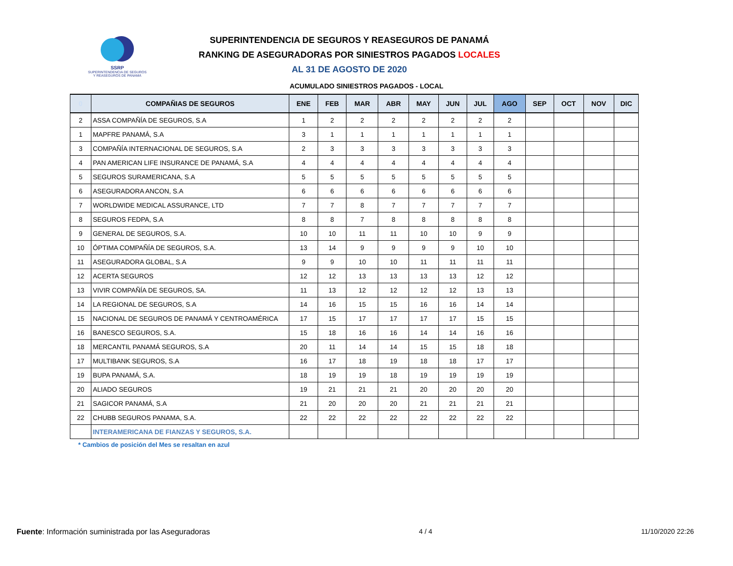SSRP
SUPERINTENDENCIA DE SEGUROS
Y REASEGUROS DE PANAMÁ
SUPERINTENDENCIA DE SEGUROS Y REASEGUROS DE PANAMÁ
RANKING DE ASEGURADORAS POR SINIESTROS PAGADOS LOCALES
AL 31 DE AGOSTO DE 2020
ACUMULADO SINIESTROS PAGADOS - LOCAL
| 0 | COMPAÑIAS DE SEGUROS | ENE | FEB | MAR | ABR | MAY | JUN | JUL | AGO | SEP | OCT | NOV | DIC |
| --- | --- | --- | --- | --- | --- | --- | --- | --- | --- | --- | --- | --- | --- |
| 2 | ASSA COMPAÑÍA DE SEGUROS, S.A | 1 | 2 | 2 | 2 | 2 | 2 | 2 | 2 | | | | |
| 1 | MAPFRE PANAMÁ, S.A | 3 | 1 | 1 | 1 | 1 | 1 | 1 | 1 | | | | |
| 3 | COMPAÑÍA INTERNACIONAL DE SEGUROS, S.A | 2 | 3 | 3 | 3 | 3 | 3 | 3 | 3 | | | | |
| 4 | PAN AMERICAN LIFE INSURANCE DE PANAMÁ, S.A | 4 | 4 | 4 | 4 | 4 | 4 | 4 | 4 | | | | |
| 5 | SEGUROS SURAMERICANA, S.A | 5 | 5 | 5 | 5 | 5 | 5 | 5 | 5 | | | | |
| 6 | ASEGURADORA ANCON, S.A | 6 | 6 | 6 | 6 | 6 | 6 | 6 | 6 | | | | |
| 7 | WORLDWIDE MEDICAL ASSURANCE, LTD | 7 | 7 | 8 | 7 | 7 | 7 | 7 | 7 | | | | |
| 8 | SEGUROS FEDPA, S.A | 8 | 8 | 7 | 8 | 8 | 8 | 8 | 8 | | | | |
| 9 | GENERAL DE SEGUROS, S.A. | 10 | 10 | 11 | 11 | 10 | 10 | 9 | 9 | | | | |
| 10 | ÓPTIMA COMPAÑÍA DE SEGUROS, S.A. | 13 | 14 | 9 | 9 | 9 | 9 | 10 | 10 | | | | |
| 11 | ASEGURADORA GLOBAL, S.A | 9 | 9 | 10 | 10 | 11 | 11 | 11 | 11 | | | | |
| 12 | ACERTA SEGUROS | 12 | 12 | 13 | 13 | 13 | 13 | 12 | 12 | | | | |
| 13 | VIVIR COMPAÑÍA DE SEGUROS, SA. | 11 | 13 | 12 | 12 | 12 | 12 | 13 | 13 | | | | |
| 14 | LA REGIONAL DE SEGUROS, S.A | 14 | 16 | 15 | 15 | 16 | 16 | 14 | 14 | | | | |
| 15 | NACIONAL DE SEGUROS DE PANAMÁ Y CENTROAMÉRICA | 17 | 15 | 17 | 17 | 17 | 17 | 15 | 15 | | | | |
| 16 | BANESCO SEGUROS, S.A. | 15 | 18 | 16 | 16 | 14 | 14 | 16 | 16 | | | | |
| 18 | MERCANTIL PANAMÁ SEGUROS, S.A | 20 | 11 | 14 | 14 | 15 | 15 | 18 | 18 | | | | |
| 17 | MULTIBANK SEGUROS, S.A | 16 | 17 | 18 | 19 | 18 | 18 | 17 | 17 | | | | |
| 19 | BUPA PANAMÁ, S.A. | 18 | 19 | 19 | 18 | 19 | 19 | 19 | 19 | | | | |
| 20 | ALIADO SEGUROS | 19 | 21 | 21 | 21 | 20 | 20 | 20 | 20 | | | | |
| 21 | SAGICOR PANAMÁ, S.A | 21 | 20 | 20 | 20 | 21 | 21 | 21 | 21 | | | | |
| 22 | CHUBB SEGUROS PANAMA, S.A. | 22 | 22 | 22 | 22 | 22 | 22 | 22 | 22 | | | | |
| | INTERAMERICANA DE FIANZAS Y SEGUROS, S.A. | | | | | | | | | | | | |
* Cambios de posición del Mes se resaltan en azul
Fuente: Información suministrada por las Aseguradoras
4 / 4 11/10/2020 22:26